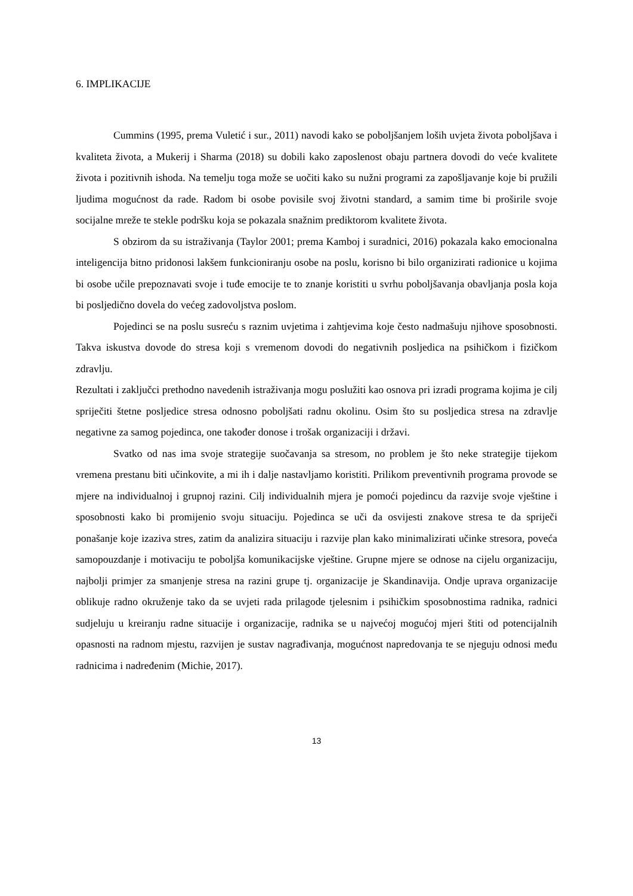6. IMPLIKACIJE
Cummins (1995, prema Vuletić i sur., 2011) navodi kako se poboljšanjem loših uvjeta života poboljšava i kvaliteta života, a Mukerij i Sharma (2018) su dobili kako zaposlenost obaju partnera dovodi do veće kvalitete života i pozitivnih ishoda. Na temelju toga može se uočiti kako su nužni programi za zapošljavanje koje bi pružili ljudima mogućnost da rade. Radom bi osobe povisile svoj životni standard, a samim time bi proširile svoje socijalne mreže te stekle podršku koja se pokazala snažnim prediktorom kvalitete života.
S obzirom da su istraživanja (Taylor 2001; prema Kamboj i suradnici, 2016) pokazala kako emocionalna inteligencija bitno pridonosi lakšem funkcioniranju osobe na poslu, korisno bi bilo organizirati radionice u kojima bi osobe učile prepoznavati svoje i tuđe emocije te to znanje koristiti u svrhu poboljšavanja obavljanja posla koja bi posljedično dovela do većeg zadovoljstva poslom.
Pojedinci se na poslu susreću s raznim uvjetima i zahtjevima koje često nadmašuju njihove sposobnosti. Takva iskustva dovode do stresa koji s vremenom dovodi do negativnih posljedica na psihičkom i fizičkom zdravlju.
Rezultati i zaključci prethodno navedenih istraživanja mogu poslužiti kao osnova pri izradi programa kojima je cilj spriječiti štetne posljedice stresa odnosno poboljšati radnu okolinu. Osim što su posljedica stresa na zdravlje negativne za samog pojedinca, one također donose i trošak organizaciji i državi.
Svatko od nas ima svoje strategije suočavanja sa stresom, no problem je što neke strategije tijekom vremena prestanu biti učinkovite, a mi ih i dalje nastavljamo koristiti. Prilikom preventivnih programa provode se mjere na individualnoj i grupnoj razini. Cilj individualnih mjera je pomoći pojedincu da razvije svoje vještine i sposobnosti kako bi promijenio svoju situaciju. Pojedinca se uči da osvijesti znakove stresa te da spriječi ponašanje koje izaziva stres, zatim da analizira situaciju i razvije plan kako minimalizirati učinke stresora, poveća samopouzdanje i motivaciju te poboljša komunikacijske vještine. Grupne mjere se odnose na cijelu organizaciju, najbolji primjer za smanjenje stresa na razini grupe tj. organizacije je Skandinavija. Ondje uprava organizacije oblikuje radno okruženje tako da se uvjeti rada prilagode tjelesnim i psihičkim sposobnostima radnika, radnici sudjeluju u kreiranju radne situacije i organizacije, radnika se u najvećoj mogućoj mjeri štiti od potencijalnih opasnosti na radnom mjestu, razvijen je sustav nagrađivanja, mogućnost napredovanja te se njeguju odnosi među radnicima i nadređenim (Michie, 2017).
13